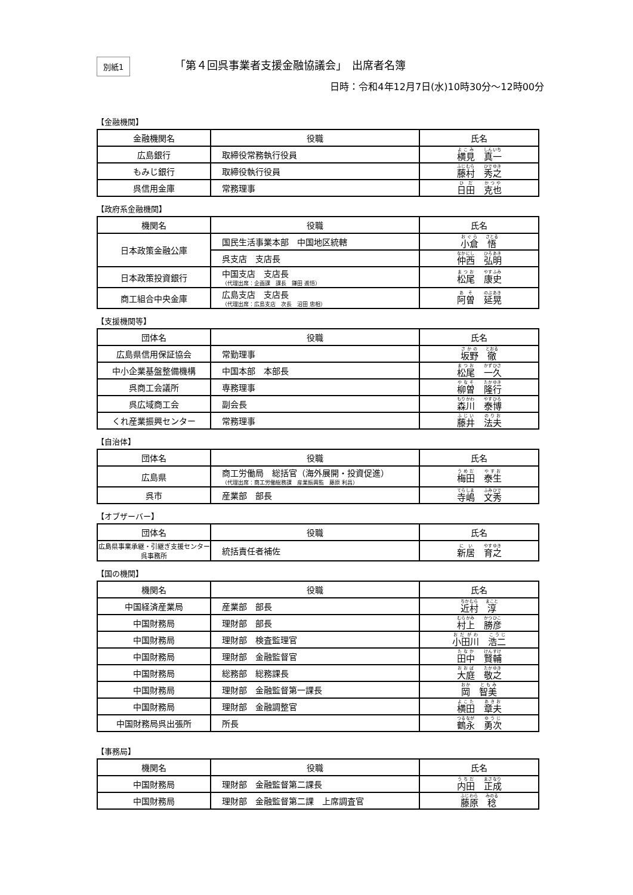別紙1
「第４回呉事業者支援金融協議会」　出席者名簿
日時：令和4年12月7日(水)10時30分～12時00分
【金融機関】
| 金融機関名 | 役職 | 氏名 |
| --- | --- | --- |
| 広島銀行 | 取締役常務執行役員 | 横見 真一 |
| もみじ銀行 | 取締役執行役員 | 藤村 秀之 |
| 呉信用金庫 | 常務理事 | 日田 克也 |
【政府系金融機関】
| 機関名 | 役職 | 氏名 |
| --- | --- | --- |
| 日本政策金融公庫 | 国民生活事業本部 中国地区統轄 | 小倉 悟 |
| | 呉支店 支店長 | 仲西 弘明 |
| 日本政策投資銀行 | 中国支店 支店長 （代理出席：企画課 課長 鎌田 進悟） | 松尾 康史 |
| 商工組合中央金庫 | 広島支店 支店長 （代理出席：広島支店 次長 沼田 忠相） | 阿曽 延晃 |
【支援機関等】
| 団体名 | 役職 | 氏名 |
| --- | --- | --- |
| 広島県信用保証協会 | 常勤理事 | 坂野 徹 |
| 中小企業基盤整備機構 | 中国本部 本部長 | 松尾 一久 |
| 呉商工会議所 | 専務理事 | 柳曽 隆行 |
| 呉広域商工会 | 副会長 | 森川 泰博 |
| くれ産業振興センター | 常務理事 | 藤井 法夫 |
【自治体】
| 団体名 | 役職 | 氏名 |
| --- | --- | --- |
| 広島県 | 商工労働局 総括官（海外展開・投資促進） （代理出席：商工労働総務課 産業振興監 藤原 利昌） | 梅田 泰生 |
| 呉市 | 産業部 部長 | 寺嶋 文秀 |
【オブザーバー】
| 団体名 | 役職 | 氏名 |
| --- | --- | --- |
| 広島県事業承継・引継ぎ支援センター 呉事務所 | 統括責任者補佐 | 新居 育之 |
【国の機関】
| 機関名 | 役職 | 氏名 |
| --- | --- | --- |
| 中国経済産業局 | 産業部 部長 | 近村 淳 |
| 中国財務局 | 理財部 部長 | 村上 勝彦 |
| 中国財務局 | 理財部 検査監理官 | 小田川 浩二 |
| 中国財務局 | 理財部 金融監督官 | 田中 賢輔 |
| 中国財務局 | 総務部 総務課長 | 大庭 敬之 |
| 中国財務局 | 理財部 金融監督第一課長 | 岡 智美 |
| 中国財務局 | 理財部 金融調整官 | 横田 章夫 |
| 中国財務局呉出張所 | 所長 | 鶴永 勇次 |
【事務局】
| 機関名 | 役職 | 氏名 |
| --- | --- | --- |
| 中国財務局 | 理財部 金融監督第二課長 | 内田 正成 |
| 中国財務局 | 理財部 金融監督第二課 上席調査官 | 藤原 稔 |